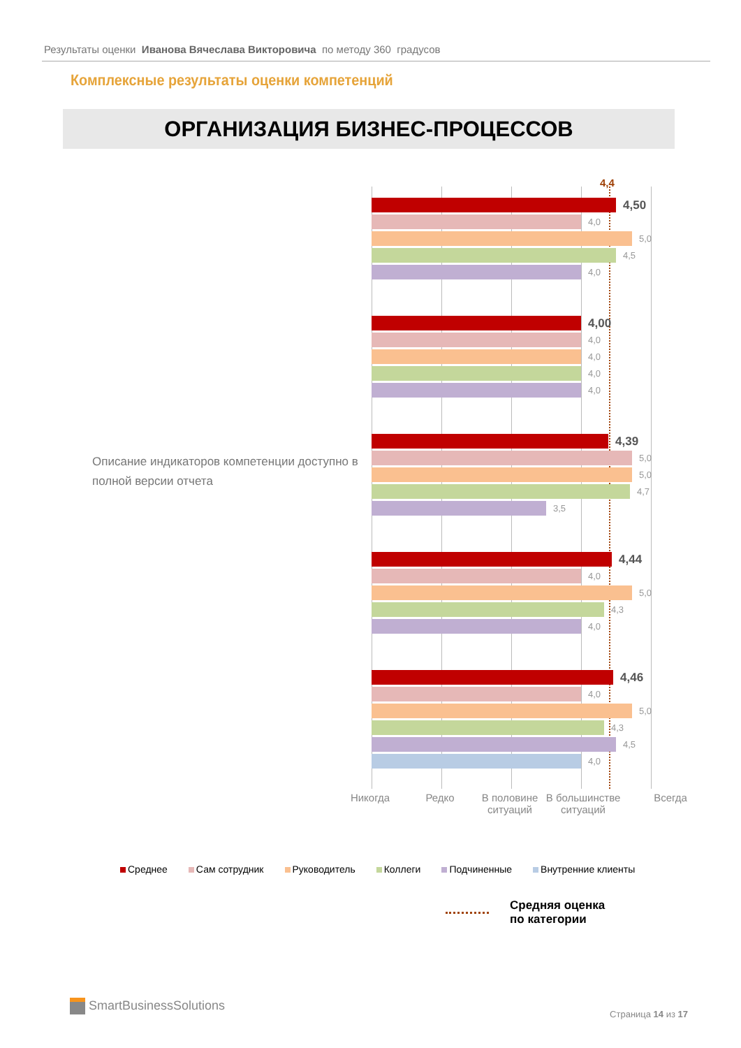Результаты оценки Иванова Вячеслава Викторовича по методу 360 градусов
Комплексные результаты оценки компетенций
ОРГАНИЗАЦИЯ БИЗНЕС-ПРОЦЕССОВ
Описание индикаторов компетенции доступно в полной версии отчета
4,4
4,50
4,0
5,0
4,5
4,0
4,00
4,0
4,0
4,0
4,0
4,39
5,0
5,0
4,7
3,5
4,44
4,0
5,0
4,3
4,0
4,46
4,0
5,0
4,3
4,5
4,0
Никогда Редко В половине ситуаций
В большинстве ситуаций
Всегда
Среднее Сам сотрудник Руководитель Коллеги Подчиненные Внутренние клиенты
Средняя оценка
по категории
SmartBusinessSolutions
Страница 14 из 17